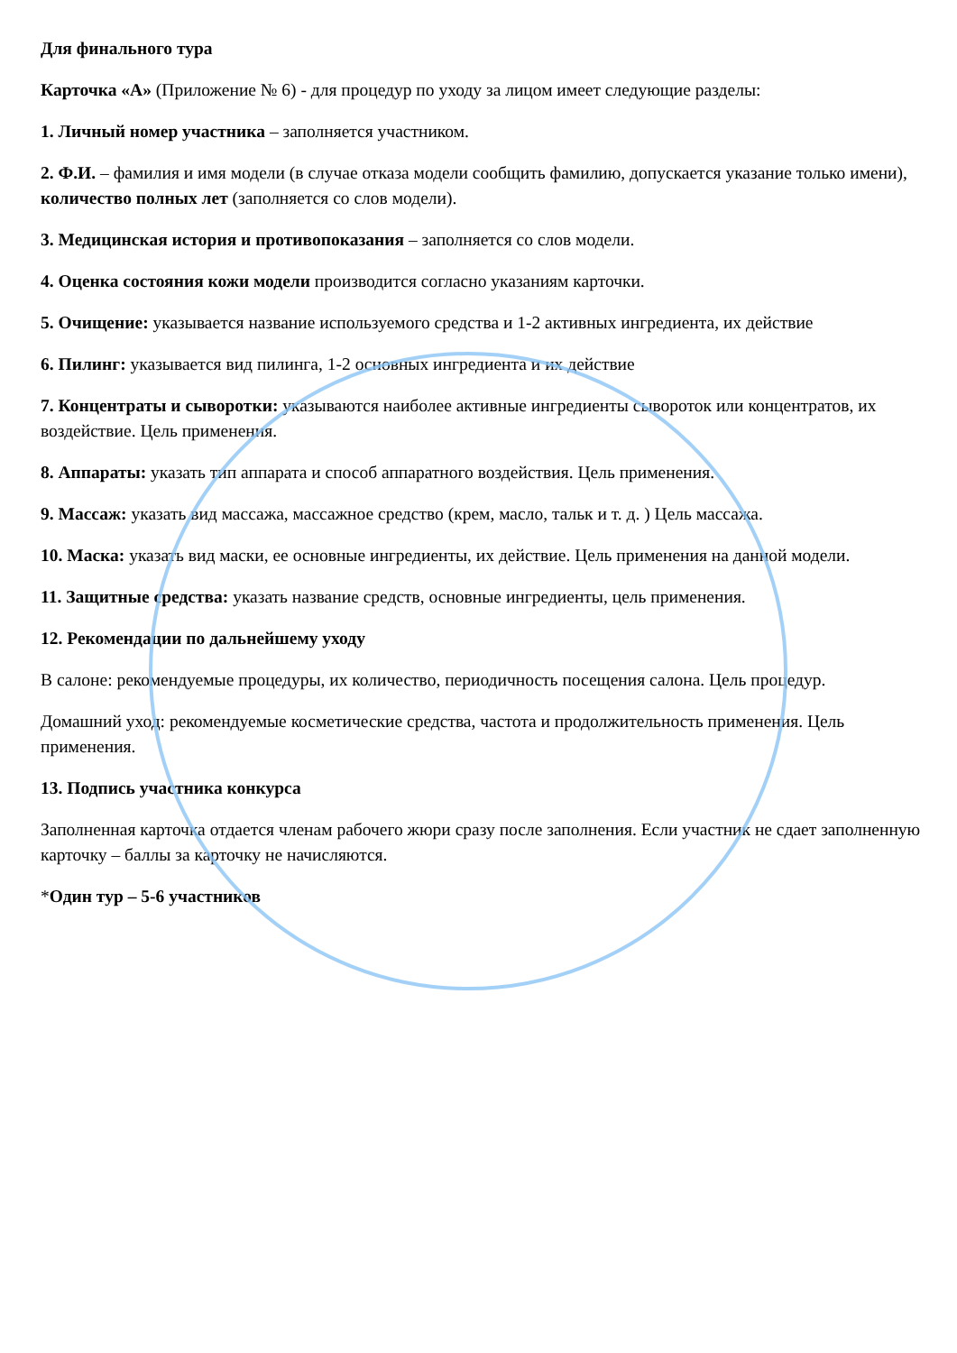Для финального тура
Карточка «А» (Приложение № 6) - для процедур по уходу за лицом имеет следующие разделы:
1. Личный номер участника – заполняется участником.
2. Ф.И. – фамилия и имя модели (в случае отказа модели сообщить фамилию, допускается указание только имени), количество полных лет (заполняется со слов модели).
3. Медицинская история и противопоказания – заполняется со слов модели.
4. Оценка состояния кожи модели производится согласно указаниям карточки.
5. Очищение: указывается название используемого средства и 1-2 активных ингредиента, их действие
6. Пилинг: указывается вид пилинга, 1-2 основных ингредиента и их действие
7. Концентраты и сыворотки: указываются наиболее активные ингредиенты сывороток или концентратов, их воздействие. Цель применения.
8. Аппараты: указать тип аппарата и способ аппаратного воздействия. Цель применения.
9. Массаж: указать вид массажа, массажное средство (крем, масло, тальк и т. д. ) Цель массажа.
10. Маска: указать вид маски, ее основные ингредиенты, их действие. Цель применения на данной модели.
11. Защитные средства: указать название средств, основные ингредиенты, цель применения.
12. Рекомендации по дальнейшему уходу
В салоне: рекомендуемые процедуры, их количество, периодичность посещения салона. Цель процедур.
Домашний уход: рекомендуемые косметические средства, частота и продолжительность применения. Цель применения.
13. Подпись участника конкурса
Заполненная карточка отдается членам рабочего жюри сразу после заполнения. Если участник не сдает заполненную карточку – баллы за карточку не начисляются.
*Один тур – 5-6 участников